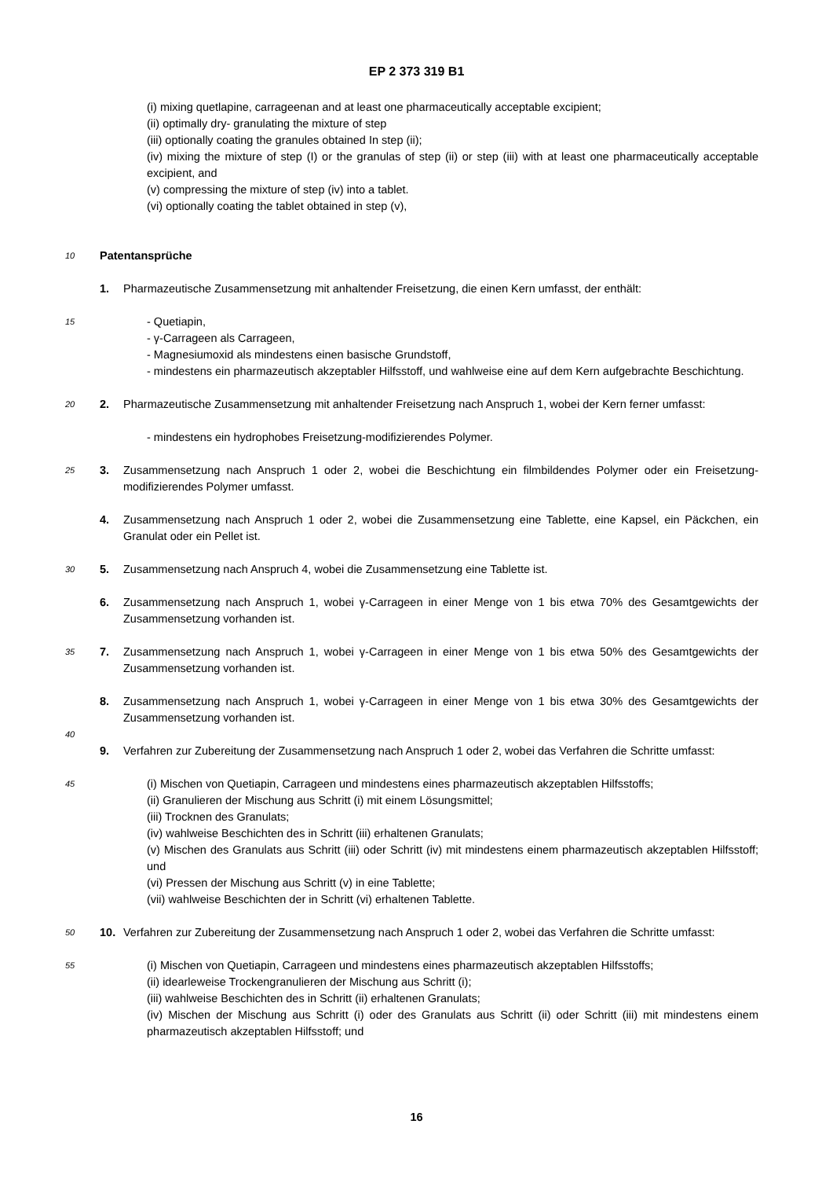EP 2 373 319 B1
(i) mixing quetlapine, carrageenan and at least one pharmaceutically acceptable excipient;
(ii) optimally dry- granulating the mixture of step
(iii) optionally coating the granules obtained In step (ii);
(iv) mixing the mixture of step (I) or the granulas of step (ii) or step (iii) with at least one pharmaceutically acceptable excipient, and
(v) compressing the mixture of step (iv) into a tablet.
(vi) optionally coating the tablet obtained in step (v),
10
Patentansprüche
1. Pharmazeutische Zusammensetzung mit anhaltender Freisetzung, die einen Kern umfasst, der enthält:
15
- Quetiapin,
- γ-Carrageen als Carrageen,
- Magnesiumoxid als mindestens einen basische Grundstoff,
- mindestens ein pharmazeutisch akzeptabler Hilfsstoff, und wahlweise eine auf dem Kern aufgebrachte Beschichtung.
20
2. Pharmazeutische Zusammensetzung mit anhaltender Freisetzung nach Anspruch 1, wobei der Kern ferner umfasst:
- mindestens ein hydrophobes Freisetzung-modifizierendes Polymer.
25
3. Zusammensetzung nach Anspruch 1 oder 2, wobei die Beschichtung ein filmbildendes Polymer oder ein Freisetzung-modifizierendes Polymer umfasst.
4. Zusammensetzung nach Anspruch 1 oder 2, wobei die Zusammensetzung eine Tablette, eine Kapsel, ein Päckchen, ein Granulat oder ein Pellet ist.
30
5. Zusammensetzung nach Anspruch 4, wobei die Zusammensetzung eine Tablette ist.
6. Zusammensetzung nach Anspruch 1, wobei γ-Carrageen in einer Menge von 1 bis etwa 70% des Gesamtgewichts der Zusammensetzung vorhanden ist.
35
7. Zusammensetzung nach Anspruch 1, wobei γ-Carrageen in einer Menge von 1 bis etwa 50% des Gesamtgewichts der Zusammensetzung vorhanden ist.
8. Zusammensetzung nach Anspruch 1, wobei γ-Carrageen in einer Menge von 1 bis etwa 30% des Gesamtgewichts der Zusammensetzung vorhanden ist.
40
9. Verfahren zur Zubereitung der Zusammensetzung nach Anspruch 1 oder 2, wobei das Verfahren die Schritte umfasst:
45
(i) Mischen von Quetiapin, Carrageen und mindestens eines pharmazeutisch akzeptablen Hilfsstoffs;
(ii) Granulieren der Mischung aus Schritt (i) mit einem Lösungsmittel;
(iii) Trocknen des Granulats;
(iv) wahlweise Beschichten des in Schritt (iii) erhaltenen Granulats;
(v) Mischen des Granulats aus Schritt (iii) oder Schritt (iv) mit mindestens einem pharmazeutisch akzeptablen Hilfsstoff; und
(vi) Pressen der Mischung aus Schritt (v) in eine Tablette;
(vii) wahlweise Beschichten der in Schritt (vi) erhaltenen Tablette.
50
10. Verfahren zur Zubereitung der Zusammensetzung nach Anspruch 1 oder 2, wobei das Verfahren die Schritte umfasst:
55
(i) Mischen von Quetiapin, Carrageen und mindestens eines pharmazeutisch akzeptablen Hilfsstoffs;
(ii) idearleweise Trockengranulieren der Mischung aus Schritt (i);
(iii) wahlweise Beschichten des in Schritt (ii) erhaltenen Granulats;
(iv) Mischen der Mischung aus Schritt (i) oder des Granulats aus Schritt (ii) oder Schritt (iii) mit mindestens einem pharmazeutisch akzeptablen Hilfsstoff; und
16